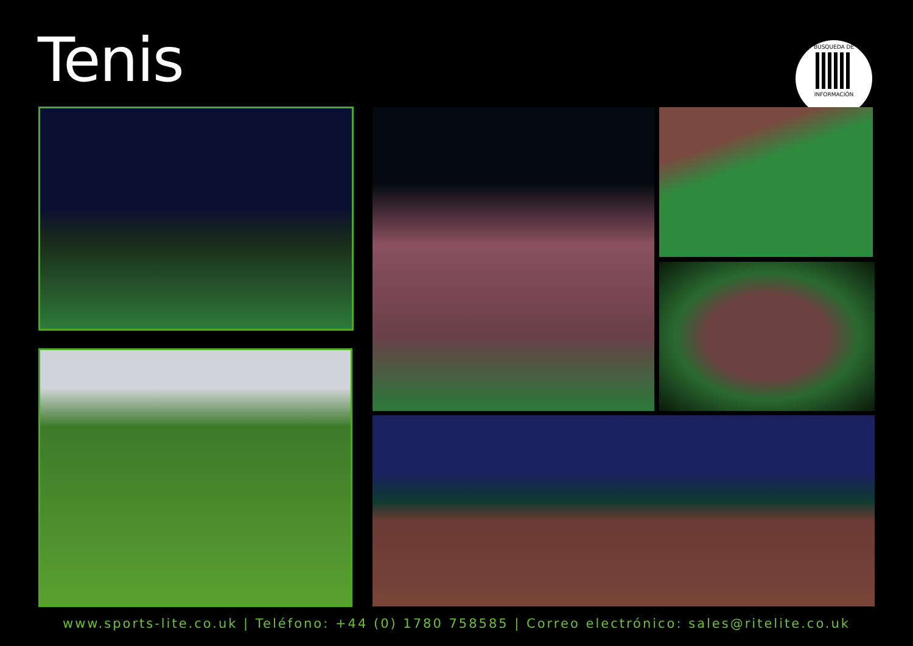Tenis
BÚSQUEDA DE
INFORMACIÓN
www.sports-lite.co.uk | Teléfono: +44 (0) 1780 758585 | Correo electrónico: sales@ritelite.co.uk